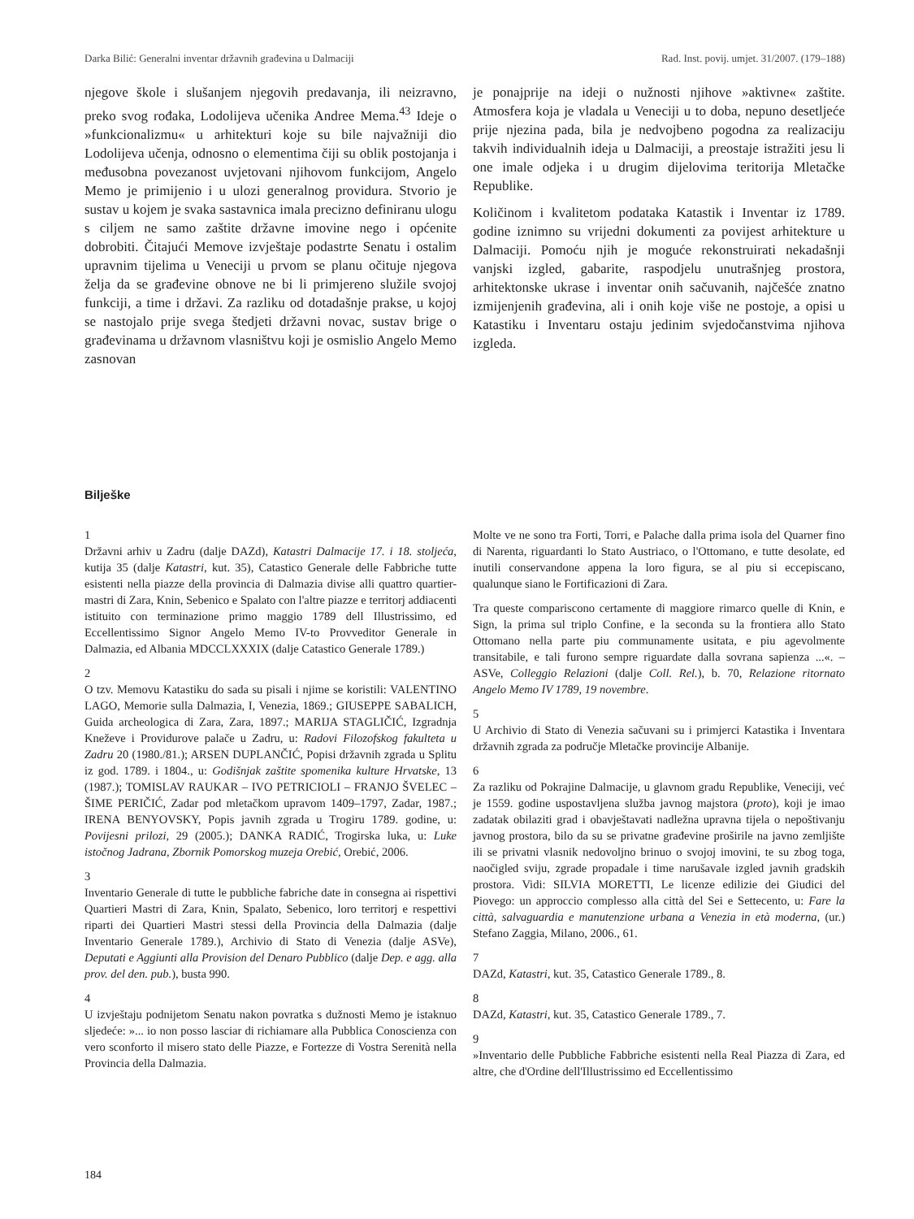Darka Bilić: Generalni inventar državnih građevina u Dalmaciji Rad. Inst. povij. umjet. 31/2007. (179–188)
njegove škole i slušanjem njegovih predavanja, ili neizravno, preko svog rođaka, Lodolijeva učenika Andree Mema.<sup>43</sup> Ideje o »funkcionalizmu« u arhitekturi koje su bile najvažniji dio Lodolijeva učenja, odnosno o elementima čiji su oblik postojanja i međusobna povezanost uvjetovani njihovom funkcijom, Angelo Memo je primijenio i u ulozi generalnog providura. Stvorio je sustav u kojem je svaka sastavnica imala precizno definiranu ulogu s ciljem ne samo zaštite državne imovine nego i općenite dobrobiti. Čitajući Memove izvještaje podastrte Senatu i ostalim upravnim tijelima u Veneciji u prvom se planu očituje njegova želja da se građevine obnove ne bi li primjereno služile svojoj funkciji, a time i državi. Za razliku od dotadašnje prakse, u kojoj se nastojalo prije svega štedjeti državni novac, sustav brige o građevinama u državnom vlasništvu koji je osmislio Angelo Memo zasnovan
je ponajprije na ideji o nužnosti njihove »aktivne« zaštite. Atmosfera koja je vladala u Veneciji u to doba, nepuno desetljeće prije njezina pada, bila je nedvojbeno pogodna za realizaciju takvih individualnih ideja u Dalmaciji, a preostaje istražiti jesu li one imale odjeka i u drugim dijelovima teritorija Mletačke Republike.
Količinom i kvalitetom podataka Katastik i Inventar iz 1789. godine iznimno su vrijedni dokumenti za povijest arhitekture u Dalmaciji. Pomoću njih je moguće rekonstruirati nekadašnji vanjski izgled, gabarite, raspodjelu unutrašnjeg prostora, arhitektonske ukrase i inventar onih sačuvanih, najčešće znatno izmijenjenih građevina, ali i onih koje više ne postoje, a opisi u Katastiku i Inventaru ostaju jedinim svjedočanstvima njihova izgleda.
Bilješke
1
Državni arhiv u Zadru (dalje DAZd), Katastri Dalmacije 17. i 18. stoljeća, kutija 35 (dalje Katastri, kut. 35), Catastico Generale delle Fabbriche tutte esistenti nella piazze della provincia di Dalmazia divise alli quattro quartier-mastri di Zara, Knin, Sebenico e Spalato con l'altre piazze e territorj addiacenti istituito con terminazione primo maggio 1789 dell Illustrissimo, ed Eccellentissimo Signor Angelo Memo IV-to Provveditor Generale in Dalmazia, ed Albania MDCCLXXXIX (dalje Catastico Generale 1789.)
2
O tzv. Memovu Katastiku do sada su pisali i njime se koristili: VALENTINO LAGO, Memorie sulla Dalmazia, I, Venezia, 1869.; GIUSEPPE SABALICH, Guida archeologica di Zara, Zara, 1897.; MARIJA STAGLIČIĆ, Izgradnja Kneževe i Providurove palače u Zadru, u: Radovi Filozofskog fakulteta u Zadru 20 (1980./81.); ARSEN DUPLANČIĆ, Popisi državnih zgrada u Splitu iz god. 1789. i 1804., u: Godišnjak zaštite spomenika kulture Hrvatske, 13 (1987.); TOMISLAV RAUKAR – IVO PETRICIOLI – FRANJO ŠVELEC – ŠIME PERIČIĆ, Zadar pod mletačkom upravom 1409–1797, Zadar, 1987.; IRENA BENYOVSKY, Popis javnih zgrada u Trogiru 1789. godine, u: Povijesni prilozi, 29 (2005.); DANKA RADIĆ, Trogirska luka, u: Luke istočnog Jadrana, Zbornik Pomorskog muzeja Orebić, Orebić, 2006.
3
Inventario Generale di tutte le pubbliche fabriche date in consegna ai rispettivi Quartieri Mastri di Zara, Knin, Spalato, Sebenico, loro territorj e respettivi riparti dei Quartieri Mastri stessi della Provincia della Dalmazia (dalje Inventario Generale 1789.), Archivio di Stato di Venezia (dalje ASVe), Deputati e Aggiunti alla Provision del Denaro Pubblico (dalje Dep. e agg. alla prov. del den. pub.), busta 990.
4
U izvještaju podnijetom Senatu nakon povratka s dužnosti Memo je istaknuo sljedeće: »... io non posso lasciar di richiamare alla Pubblica Conoscienza con vero sconforto il misero stato delle Piazze, e Fortezze di Vostra Serenità nella Provincia della Dalmazia.
Molte ve ne sono tra Forti, Torri, e Palache dalla prima isola del Quarner fino di Narenta, riguardanti lo Stato Austriaco, o l'Ottomano, e tutte desolate, ed inutili conservandone appena la loro figura, se al piu si eccepiscano, qualunque siano le Fortificazioni di Zara.
Tra queste compariscono certamente di maggiore rimarco quelle di Knin, e Sign, la prima sul triplo Confine, e la seconda su la frontiera allo Stato Ottomano nella parte piu communamente usitata, e piu agevolmente transitabile, e tali furono sempre riguardate dalla sovrana sapienza ...«. – ASVe, Colleggio Relazioni (dalje Coll. Rel.), b. 70, Relazione ritornato Angelo Memo IV 1789, 19 novembre.
5
U Archivio di Stato di Venezia sačuvani su i primjerci Katastika i Inventara državnih zgrada za područje Mletačke provincije Albanije.
6
Za razliku od Pokrajine Dalmacije, u glavnom gradu Republike, Veneciji, već je 1559. godine uspostavljena služba javnog majstora (proto), koji je imao zadatak obilaziti grad i obavještavati nadležna upravna tijela o nepoštivanju javnog prostora, bilo da su se privatne građevine proširile na javno zemljište ili se privatni vlasnik nedovoljno brinuo o svojoj imovini, te su zbog toga, naočigled sviju, zgrade propadale i time narušavale izgled javnih gradskih prostora. Vidi: SILVIA MORETTI, Le licenze edilizie dei Giudici del Piovego: un approccio complesso alla città del Sei e Settecento, u: Fare la città, salvaguardia e manutenzione urbana a Venezia in età moderna, (ur.) Stefano Zaggia, Milano, 2006., 61.
7
DAZd, Katastri, kut. 35, Catastico Generale 1789., 8.
8
DAZd, Katastri, kut. 35, Catastico Generale 1789., 7.
9
»Inventario delle Pubbliche Fabbriche esistenti nella Real Piazza di Zara, ed altre, che d'Ordine dell'Illustrissimo ed Eccellentissimo
184